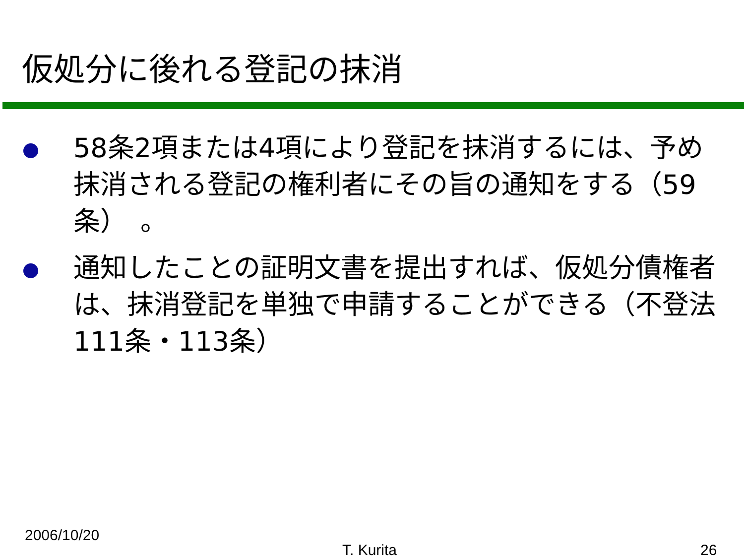仮処分に後れる登記の抹消
58条2項または4項により登記を抹消するには、予め抹消される登記の権利者にその旨の通知をする（59条）　。
通知したことの証明文書を提出すれば、仮処分債権者は、抹消登記を単独で申請することができる（不登法111条・113条）
2006/10/20
T. Kurita 26